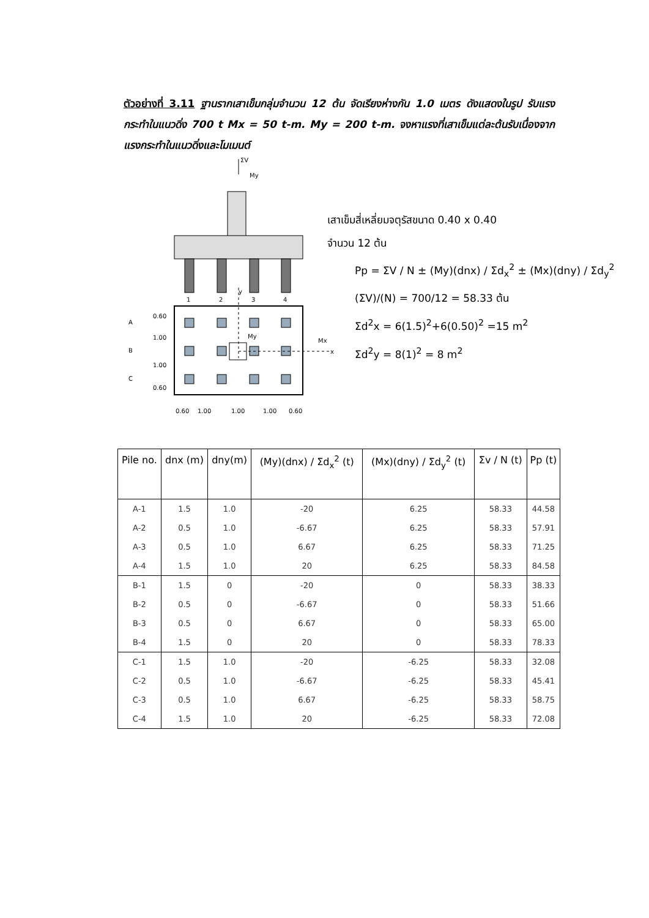ตัวอย่างที่ 3.11 ฐานรากเสาเข็มกลุ่มจำนวน 12 ต้น จัดเรียงห่างกัน 1.0 เมตร ดังแสดงในรูป รับแรงกระทำในแนวดิ่ง 700 t Mx = 50 t-m. My = 200 t-m. จงหาแรงที่เสาเข็มแต่ละต้นรับเนื่องจากแรงกระทำในแนวดิ่งและโมเมนต์
ΣV
My
1
2
3
4
y
My
Mx
x
A
B
C
0.60
1.00
1.00
0.60
0.60
1.00
1.00
1.00
0.60
เสาเข็มสี่เหลี่ยมจตุรัสขนาด 0.40 x 0.40
จำนวน 12 ต้น
Pp = ΣV / N ± (My)(dnx) / Σd<sub>x</sub><sup>2</sup> ± (Mx)(dny) / Σd<sub>y</sub><sup>2</sup>
(ΣV)/(N) = 700/12 = 58.33 ต้น
Σd<sup>2</sup>x = 6(1.5)<sup>2</sup>+6(0.50)<sup>2</sup> =15 m<sup>2</sup>
Σd<sup>2</sup>y = 8(1)<sup>2</sup> = 8 m<sup>2</sup>
| Pile no. | dnx (m) | dny(m) | (My)(dnx) / Σd<sub>x</sub><sup>2</sup> (t) | (Mx)(dny) / Σd<sub>y</sub><sup>2</sup> (t) | Σv / N (t) | Pp (t) |
| --- | --- | --- | --- | --- | --- | --- |
| A-1 | 1.5 | 1.0 | -20 | 6.25 | 58.33 | 44.58 |
| A-2 | 0.5 | 1.0 | -6.67 | 6.25 | 58.33 | 57.91 |
| A-3 | 0.5 | 1.0 | 6.67 | 6.25 | 58.33 | 71.25 |
| A-4 | 1.5 | 1.0 | 20 | 6.25 | 58.33 | 84.58 |
| B-1 | 1.5 | 0 | -20 | 0 | 58.33 | 38.33 |
| B-2 | 0.5 | 0 | -6.67 | 0 | 58.33 | 51.66 |
| B-3 | 0.5 | 0 | 6.67 | 0 | 58.33 | 65.00 |
| B-4 | 1.5 | 0 | 20 | 0 | 58.33 | 78.33 |
| C-1 | 1.5 | 1.0 | -20 | -6.25 | 58.33 | 32.08 |
| C-2 | 0.5 | 1.0 | -6.67 | -6.25 | 58.33 | 45.41 |
| C-3 | 0.5 | 1.0 | 6.67 | -6.25 | 58.33 | 58.75 |
| C-4 | 1.5 | 1.0 | 20 | -6.25 | 58.33 | 72.08 |